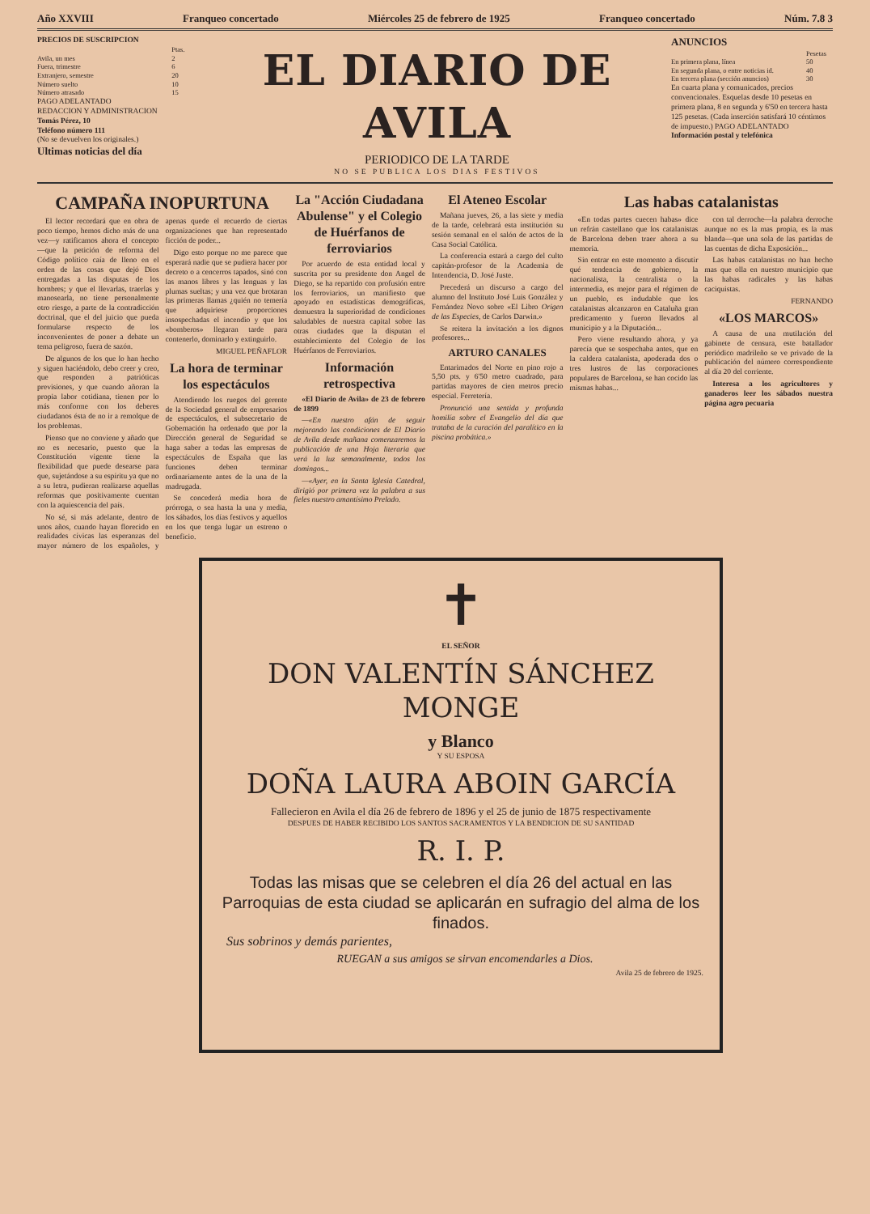Año XXVIII Franqueo concertado Miércoles 25 de febrero de 1925 Franqueo concertado Núm. 7.8 3
PRECIOS DE SUSCRIPCION
| | Ptas. |
| Avila, un mes | 2 |
| Fuera, trimestre | 6 |
| Extranjero, semestre | 20 |
| Número suelto | 10 |
| Número atrasado | 15 |
PAGO ADELANTADO
REDACCION Y ADMINISTRACION
Tomás Pérez, 10
Teléfono número 111
(No se devuelven los originales.)
Ultimas noticias del día
EL DIARIO DE AVILA
PERIODICO DE LA TARDE
NO SE PUBLICA LOS DIAS FESTIVOS
ANUNCIOS
| | Pesetas |
| En primera plana, línea | 50 |
| En segunda plana, o entre noticias id. | 40 |
| En tercera plana (sección anuncios) | 30 |
En cuarta plana y comunicados, precios convencionales. Esquelas desde 10 pesetas en primera plana, 8 en segunda y 6'50 en tercera hasta 125 pesetas. (Cada inserción satisfará 10 céntimos de impuesto.) PAGO ADELANTADO
Información postal y telefónica
CAMPAÑA INOPURTUNA
El lector recordará que en obra de poco tiempo, hemos dicho más de una vez—y ratificamos ahora el concepto—que la petición de reforma del Código político caía de lleno en el orden de las cosas que dejó Dios entregadas a las disputas de los hombres; y que el llevarlas, traerlas y manosearla, no tiene personalmente otro riesgo, a parte de la contradicción doctrinal, que el del juicio que pueda formularse respecto de los inconvenientes de poner a debate un tema peligroso, fuera de sazón.
De algunos de los que lo han hecho y siguen haciéndolo, debo creer y creo, que responden a patrióticas previsiones, y que cuando añoran la propia labor cotidiana, tienen por lo más conforme con los deberes ciudadanos ésta de no ir a remolque de los problemas.
Pienso que no conviene y añado que no es necesario, puesto que la Constitución vigente tiene la flexibilidad que puede desearse para que, sujetándose a su espíritu ya que no a su letra, pudieran realizarse aquellas reformas que positivamente cuentan con la aquiescencia del país.
No sé, si más adelante, dentro de unos años, cuando hayan florecido en realidades cívicas las esperanzas del mayor número de los españoles, y apenas quede el recuerdo de ciertas organizaciones que han representado ficción de poder...
Digo esto porque no me parece que esperará nadie que se pudiera hacer por decreto o a cencerros tapados, sinó con las manos libres y las lenguas y las plumas sueltas; y una vez que brotaran las primeras llamas ¿quién no temería que adquiriese proporciones insospechadas el incendio y que los «bomberos» llegaran tarde para contenerlo, dominarlo y extinguirlo.
MIGUEL PEÑAFLOR
La hora de terminar los espectáculos
Atendiendo los ruegos del gerente de la Sociedad general de empresarios de espectáculos, el subsecretario de Gobernación ha ordenado que por la Dirección general de Seguridad se haga saber a todas las empresas de espectáculos de España que las funciones deben terminar ordinariamente antes de la una de la madrugada.
Se concederá media hora de prórroga, o sea hasta la una y media, los sábados, los días festivos y aquellos en los que tenga lugar un estreno o beneficio.
La "Acción Ciudadana Abulense" y el Colegio de Huérfanos de ferroviarios
Por acuerdo de esta entidad local y suscrita por su presidente don Angel de Diego, se ha repartido con profusión entre los ferroviarios, un manifiesto que apoyado en estadísticas demográficas, demuestra la superioridad de condiciones saludables de nuestra capital sobre las otras ciudades que la disputan el establecimiento del Colegio de los Huérfanos de Ferroviarios.
Información retrospectiva
«El Diario de Avila» de 23 de febrero de 1899
—«En nuestro afán de seguir mejorando las condiciones de El Diario de Avila desde mañana comenzaremos la publicación de una Hoja literaria que verá la luz semanalmente, todos los domingos...
—«Ayer, en la Santa Iglesia Catedral, dirigió por primera vez la palabra a sus fieles nuestro amantísimo Prelado.
El Ateneo Escolar
Mañana jueves, 26, a las siete y media de la tarde, celebrará esta institución su sesión semanal en el salón de actos de la Casa Social Católica.
La conferencia estará a cargo del culto capitán-profesor de la Academia de Intendencia, D. José Juste.
Precederá un discurso a cargo del alumno del Instituto José Luis González y Fernández Novo sobre «El Libro Origen de las Especies, de Carlos Darwin.»
Se reitera la invitación a los dignos profesores...
ARTURO CANALES
Entarimados del Norte en pino rojo a 5,50 pts. y 6'50 metro cuadrado, para partidas mayores de cien metros precio especial. Ferretería.
Pronunció una sentida y profunda homilía sobre el Evangelio del día que trataba de la curación del paralítico en la piscina probática.»
Las habas catalanistas
«En todas partes cuecen habas» dice un refrán castellano que los catalanistas de Barcelona deben traer ahora a su memoria.
Sin entrar en este momento a discutir qué tendencia de gobierno, la nacionalista, la centralista o la intermedia, es mejor para el régimen de un pueblo, es indudable que los catalanistas alcanzaron en Cataluña gran predicamento y fueron llevados al municipio y a la Diputación...
Pero viene resultando ahora, y ya parecía que se sospechaba antes, que en la caldera catalanista, apoderada dos o tres lustros de las corporaciones populares de Barcelona, se han cocido las mismas habas...
con tal derroche—la palabra derroche aunque no es la mas propia, es la mas blanda—que una sola de las partidas de las cuentas de dicha Exposición...
Las habas catalanistas no han hecho mas que olla en nuestro municipio que las habas radicales y las habas caciquistas.
FERNANDO
«LOS MARCOS»
A causa de una mutilación del gabinete de censura, este batallador periódico madrileño se ve privado de la publicación del número correspondiente al día 20 del corriente.
Interesa a los agricultores y ganaderos leer los sábados nuestra página agro pecuaria
✝
EL SEÑOR
DON VALENTÍN SÁNCHEZ MONGE
y Blanco
Y SU ESPOSA
DOÑA LAURA ABOIN GARCÍA
Fallecieron en Avila el día 26 de febrero de 1896 y el 25 de junio de 1875 respectivamente
DESPUES DE HABER RECIBIDO LOS SANTOS SACRAMENTOS Y LA BENDICION DE SU SANTIDAD
R. I. P.
Todas las misas que se celebren el día 26 del actual en las Parroquias de esta ciudad se aplicarán en sufragio del alma de los finados.
Sus sobrinos y demás parientes,
RUEGAN a sus amigos se sirvan encomendarles a Dios.
Avila 25 de febrero de 1925.